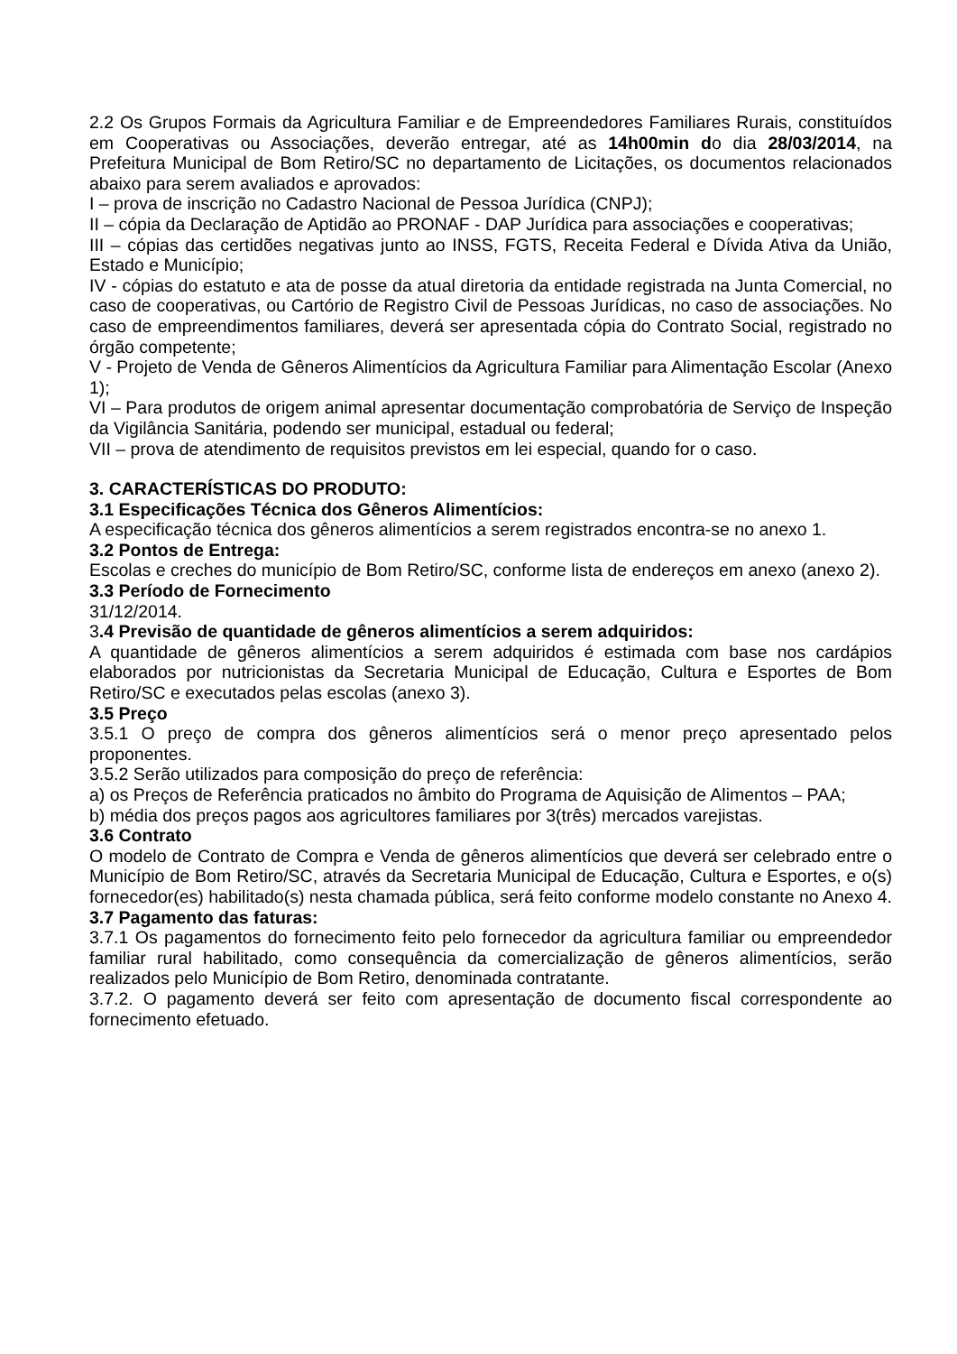2.2 Os Grupos Formais da Agricultura Familiar e de Empreendedores Familiares Rurais, constituídos em Cooperativas ou Associações, deverão entregar, até as 14h00min do dia 28/03/2014, na Prefeitura Municipal de Bom Retiro/SC no departamento de Licitações, os documentos relacionados abaixo para serem avaliados e aprovados:
I – prova de inscrição no Cadastro Nacional de Pessoa Jurídica (CNPJ);
II – cópia da Declaração de Aptidão ao PRONAF - DAP Jurídica para associações e cooperativas;
III – cópias das certidões negativas junto ao INSS, FGTS, Receita Federal e Dívida Ativa da União, Estado e Município;
IV - cópias do estatuto e ata de posse da atual diretoria da entidade registrada na Junta Comercial, no caso de cooperativas, ou Cartório de Registro Civil de Pessoas Jurídicas, no caso de associações. No caso de empreendimentos familiares, deverá ser apresentada cópia do Contrato Social, registrado no órgão competente;
V - Projeto de Venda de Gêneros Alimentícios da Agricultura Familiar para Alimentação Escolar (Anexo 1);
VI – Para produtos de origem animal apresentar documentação comprobatória de Serviço de Inspeção da Vigilância Sanitária, podendo ser municipal, estadual ou federal;
VII – prova de atendimento de requisitos previstos em lei especial, quando for o caso.
3. CARACTERÍSTICAS DO PRODUTO:
3.1 Especificações Técnica dos Gêneros Alimentícios:
A especificação técnica dos gêneros alimentícios a serem registrados encontra-se no anexo 1.
3.2 Pontos de Entrega:
Escolas e creches do município de Bom Retiro/SC, conforme lista de endereços em anexo (anexo 2).
3.3 Período de Fornecimento
31/12/2014.
3.4 Previsão de quantidade de gêneros alimentícios a serem adquiridos:
A quantidade de gêneros alimentícios a serem adquiridos é estimada com base nos cardápios elaborados por nutricionistas da Secretaria Municipal de Educação, Cultura e Esportes de Bom Retiro/SC e executados pelas escolas (anexo 3).
3.5 Preço
3.5.1 O preço de compra dos gêneros alimentícios será o menor preço apresentado pelos proponentes.
3.5.2 Serão utilizados para composição do preço de referência:
a) os Preços de Referência praticados no âmbito do Programa de Aquisição de Alimentos – PAA;
b) média dos preços pagos aos agricultores familiares por 3(três) mercados varejistas.
3.6 Contrato
O modelo de Contrato de Compra e Venda de gêneros alimentícios que deverá ser celebrado entre o Município de Bom Retiro/SC, através da Secretaria Municipal de Educação, Cultura e Esportes, e o(s) fornecedor(es) habilitado(s) nesta chamada pública, será feito conforme modelo constante no Anexo 4.
3.7 Pagamento das faturas:
3.7.1 Os pagamentos do fornecimento feito pelo fornecedor da agricultura familiar ou empreendedor familiar rural habilitado, como consequência da comercialização de gêneros alimentícios, serão realizados pelo Município de Bom Retiro, denominada contratante.
3.7.2. O pagamento deverá ser feito com apresentação de documento fiscal correspondente ao fornecimento efetuado.